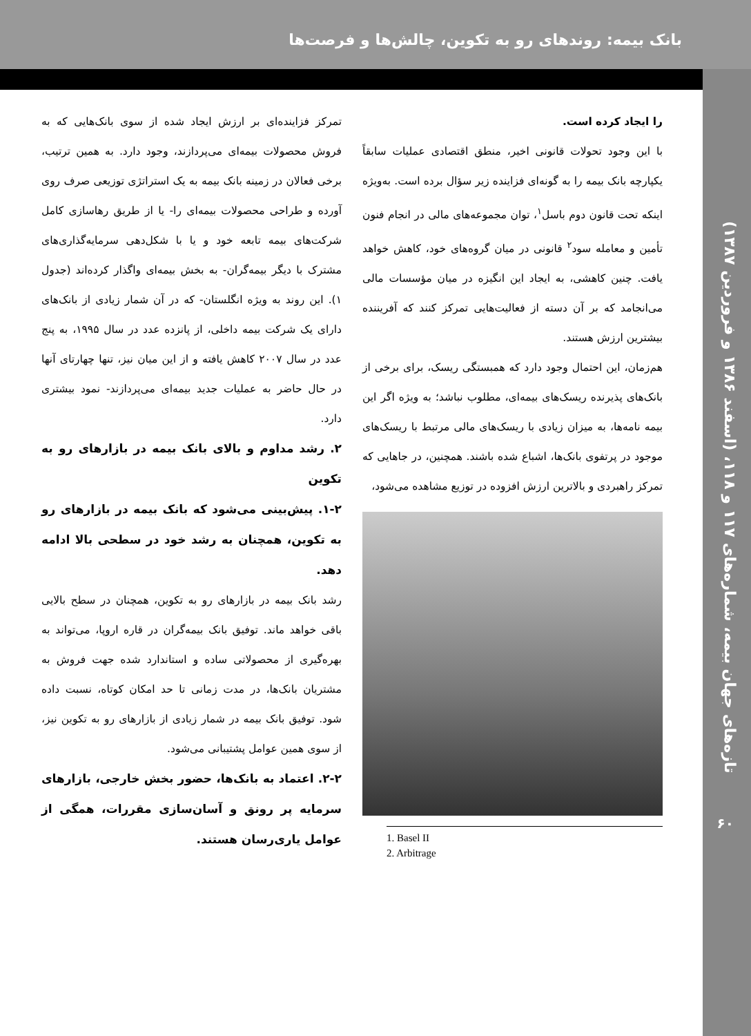تازه‌های جهان بیمه، شماره‌های ۱۱۷ و ۱۱۸، (اسفند ۱۳۸۶ و فروردین ۱۳۸۷)
۶۰
بانک بیمه: روندهای رو به تکوین، چالش‌ها و فرصت‌ها
را ایجاد کرده است.
با این وجود تحولات قانونی اخیر، منطق اقتصادی عملیات سابقاً یکپارچه بانک بیمه را به گونه‌ای فزاینده زیر سؤال برده است. به‌ویژه اینکه تحت قانون دوم باسل<sup>۱</sup>، توان مجموعه‌های مالی در انجام فنون تأمین و معامله سود<sup>۲</sup> قانونی در میان گروه‌های خود، کاهش خواهد یافت. چنین کاهشی، به ایجاد این انگیزه در میان مؤسسات مالی می‌انجامد که بر آن دسته از فعالیت‌هایی تمرکز کنند که آفریننده بیشترین ارزش هستند.
هم‌زمان، این احتمال وجود دارد که همبستگی ریسک، برای برخی از بانک‌های پذیرنده ریسک‌های بیمه‌ای، مطلوب نباشد؛ به ویژه اگر این بیمه نامه‌ها، به میزان زیادی با ریسک‌های مالی مرتبط با ریسک‌های موجود در پرتفوی بانک‌ها، اشباع شده باشند. همچنین، در جاهایی که تمرکز راهبردی و بالاترین ارزش افزوده در توزیع مشاهده می‌شود،
1. Basel II
2. Arbitrage
تمرکز فزاینده‌ای بر ارزش ایجاد شده از سوی بانک‌هایی که به فروش محصولات بیمه‌ای می‌پردازند، وجود دارد. به همین ترتیب، برخی فعالان در زمینه بانک بیمه به یک استراتژی توزیعی صرف روی آورده و طراحی محصولات بیمه‌ای را- یا از طریق رهاسازی کامل شرکت‌های بیمه تابعه خود و یا با شکل‌دهی سرمایه‌گذاری‌های مشترک با دیگر بیمه‌گران- به بخش بیمه‌ای واگذار کرده‌اند (جدول ۱). این روند به ویژه انگلستان- که در آن شمار زیادی از بانک‌های دارای یک شرکت بیمه داخلی، از پانزده عدد در سال ۱۹۹۵، به پنج عدد در سال ۲۰۰۷ کاهش یافته و از این میان نیز، تنها چهارتای آنها در حال حاضر به عملیات جدید بیمه‌ای می‌پردازند- نمود بیشتری دارد.
۲. رشد مداوم و بالای بانک بیمه در بازارهای رو به تکوین
۱-۲. پیش‌بینی می‌شود که بانک بیمه در بازارهای رو به تکوین، همچنان به رشد خود در سطحی بالا ادامه دهد.
رشد بانک بیمه در بازارهای رو به تکوین، همچنان در سطح بالایی باقی خواهد ماند. توفیق بانک بیمه‌گران در قاره اروپا، می‌تواند به بهره‌گیری از محصولاتی ساده و استاندارد شده جهت فروش به مشتریان بانک‌ها، در مدت زمانی تا حد امکان کوتاه، نسبت داده شود. توفیق بانک بیمه در شمار زیادی از بازارهای رو به تکوین نیز، از سوی همین عوامل پشتیبانی می‌شود.
۲-۲. اعتماد به بانک‌ها، حضور بخش خارجی، بازارهای سرمایه پر رونق و آسان‌سازی مقررات، همگی از عوامل یاری‌رسان هستند.